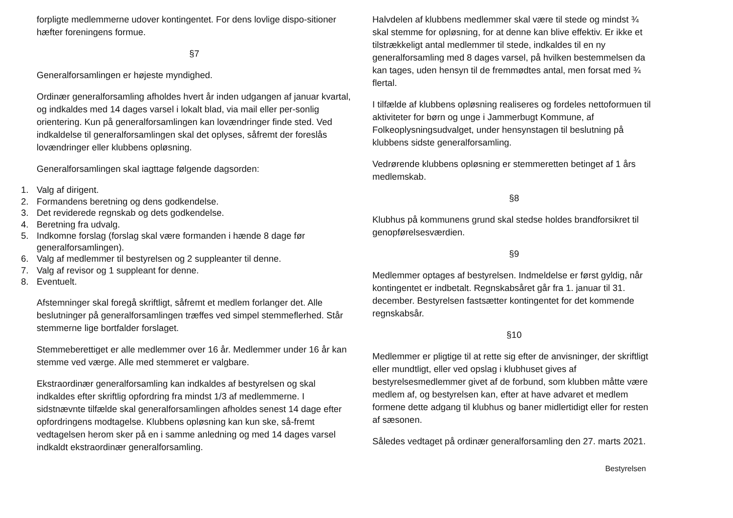forpligte medlemmerne udover kontingentet. For dens lovlige dispo-sitioner hæfter foreningens formue.
§7
Generalforsamlingen er højeste myndighed.
Ordinær generalforsamling afholdes hvert år inden udgangen af januar kvartal, og indkaldes med 14 dages varsel i lokalt blad, via mail eller per-sonlig orientering. Kun på generalforsamlingen kan lovændringer finde sted. Ved indkaldelse til generalforsamlingen skal det oplyses, såfremt der foreslås lovændringer eller klubbens opløsning.
Generalforsamlingen skal iagttage følgende dagsorden:
1. Valg af dirigent.
2. Formandens beretning og dens godkendelse.
3. Det reviderede regnskab og dets godkendelse.
4. Beretning fra udvalg.
5. Indkomne forslag (forslag skal være formanden i hænde 8 dage før generalforsamlingen).
6. Valg af medlemmer til bestyrelsen og 2 suppleanter til denne.
7. Valg af revisor og 1 suppleant for denne.
8. Eventuelt.
Afstemninger skal foregå skriftligt, såfremt et medlem forlanger det. Alle beslutninger på generalforsamlingen træffes ved simpel stemmeflerhed. Står stemmerne lige bortfalder forslaget.
Stemmeberettiget er alle medlemmer over 16 år. Medlemmer under 16 år kan stemme ved værge. Alle med stemmeret er valgbare.
Ekstraordinær generalforsamling kan indkaldes af bestyrelsen og skal indkaldes efter skriftlig opfordring fra mindst 1/3 af medlemmerne. I sidstnævnte tilfælde skal generalforsamlingen afholdes senest 14 dage efter opfordringens modtagelse. Klubbens opløsning kan kun ske, så-fremt vedtagelsen herom sker på en i samme anledning og med 14 dages varsel indkaldt ekstraordinær generalforsamling.
Halvdelen af klubbens medlemmer skal være til stede og mindst ¾ skal stemme for opløsning, for at denne kan blive effektiv. Er ikke et tilstrækkeligt antal medlemmer til stede, indkaldes til en ny generalforsamling med 8 dages varsel, på hvilken bestemmelsen da kan tages, uden hensyn til de fremmødtes antal, men forsat med ¾ flertal.
I tilfælde af klubbens opløsning realiseres og fordeles nettoformuen til aktiviteter for børn og unge i Jammerbugt Kommune, af Folkeoplysningsudvalget, under hensynstagen til beslutning på klubbens sidste generalforsamling.
Vedrørende klubbens opløsning er stemmeretten betinget af 1 års medlemskab.
§8
Klubhus på kommunens grund skal stedse holdes brandforsikret til genopførelsesværdien.
§9
Medlemmer optages af bestyrelsen. Indmeldelse er først gyldig, når kontingentet er indbetalt. Regnskabsåret går fra 1. januar til 31. december. Bestyrelsen fastsætter kontingentet for det kommende regnskabsår.
§10
Medlemmer er pligtige til at rette sig efter de anvisninger, der skriftligt eller mundtligt, eller ved opslag i klubhuset gives af bestyrelsesmedlemmer givet af de forbund, som klubben måtte være medlem af, og bestyrelsen kan, efter at have advaret et medlem formene dette adgang til klubhus og baner midlertidigt eller for resten af sæsonen.
Således vedtaget på ordinær generalforsamling den 27. marts 2021.
Bestyrelsen